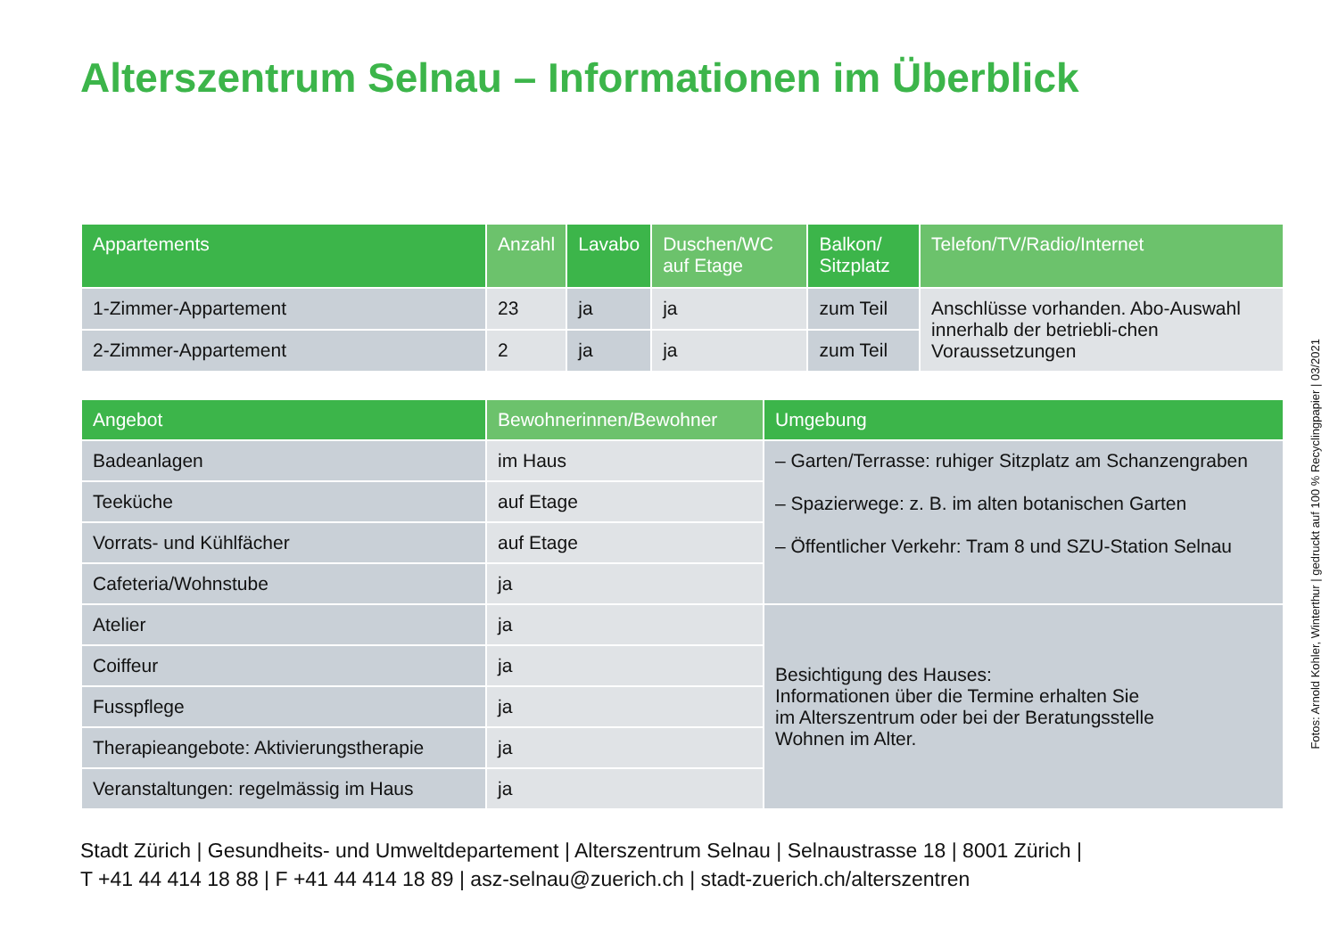Alterszentrum Selnau – Informationen im Überblick
| Appartements | Anzahl | Lavabo | Duschen/WC auf Etage | Balkon/ Sitzplatz | Telefon/TV/Radio/Internet |
| --- | --- | --- | --- | --- | --- |
| 1-Zimmer-Appartement | 23 | ja | ja | zum Teil | Anschlüsse vorhanden. Abo-Auswahl innerhalb der betriebli-chen Voraussetzungen |
| 2-Zimmer-Appartement | 2 | ja | ja | zum Teil | |
| Angebot | Bewohnerinnen/Bewohner | Umgebung |
| --- | --- | --- |
| Badeanlagen | im Haus | – Garten/Terrasse: ruhiger Sitzplatz am Schanzengraben – Spazierwege: z. B. im alten botanischen Garten – Öffentlicher Verkehr: Tram 8 und SZU-Station Selnau |
| Teeküche | auf Etage | |
| Vorrats- und Kühlfächer | auf Etage | |
| Cafeteria/Wohnstube | ja | |
| Atelier | ja | Besichtigung des Hauses: Informationen über die Termine erhalten Sie im Alterszentrum oder bei der Beratungsstelle Wohnen im Alter. |
| Coiffeur | ja | |
| Fusspflege | ja | |
| Therapieangebote: Aktivierungstherapie | ja | |
| Veranstaltungen: regelmässig im Haus | ja | |
Fotos: Arnold Kohler, Winterthur | gedruckt auf 100 % Recyclingpapier | 03/2021
Stadt Zürich | Gesundheits- und Umweltdepartement | Alterszentrum Selnau | Selnaustrasse 18 | 8001 Zürich |
T +41 44 414 18 88 | F +41 44 414 18 89 | asz-selnau@zuerich.ch | stadt-zuerich.ch/alterszentren